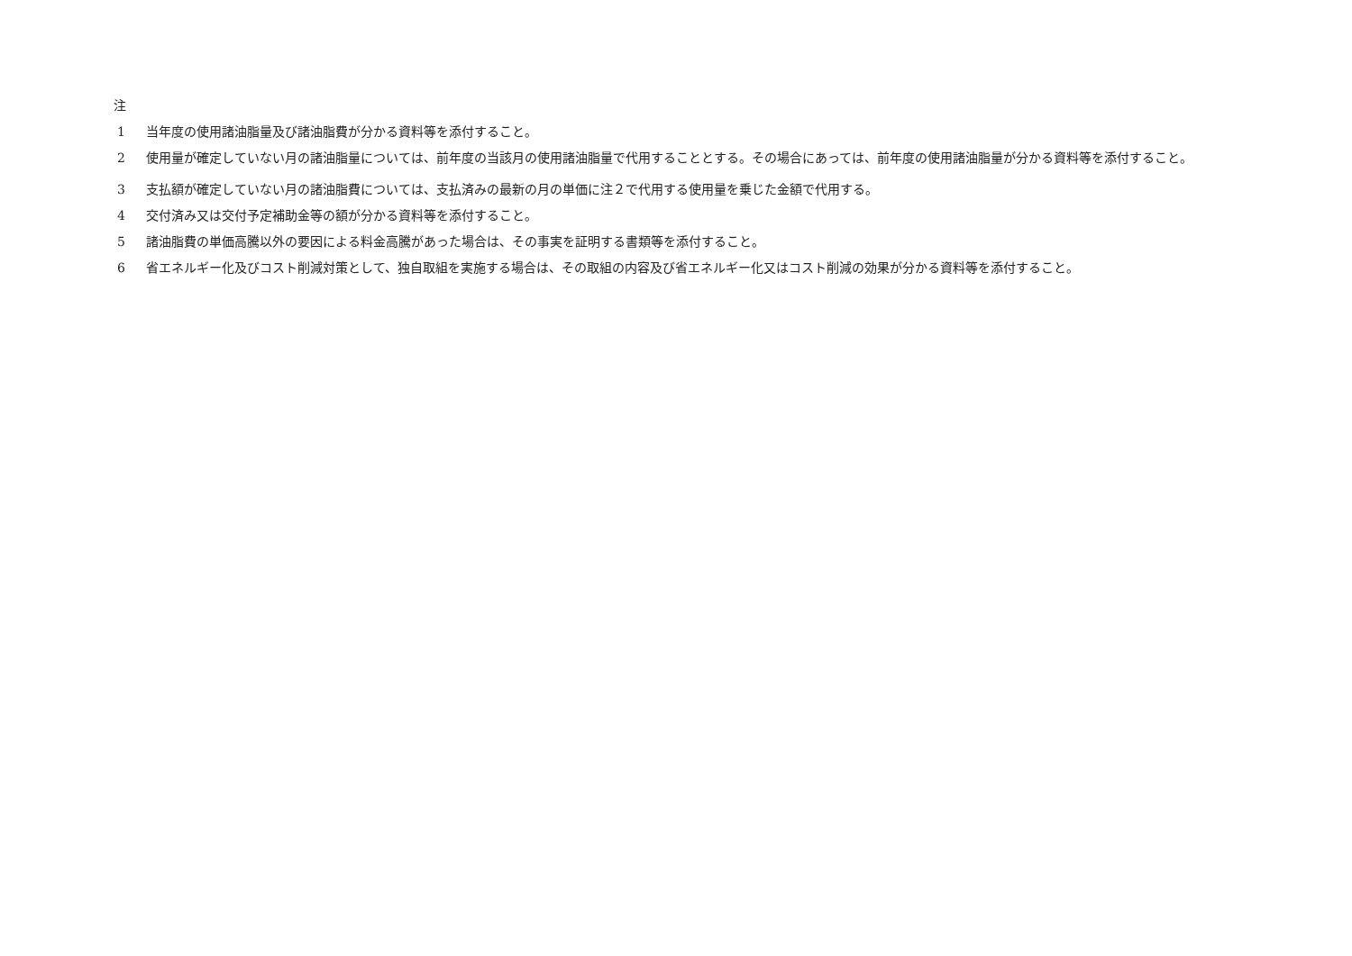注
1 当年度の使用諸油脂量及び諸油脂費が分かる資料等を添付すること。
2
使用量が確定していない月の諸油脂量については、前年度の当該月の使用諸油脂量で代用することとする。その場合にあっては、前年度の使用諸油脂量が分かる資料等を添付すること。
3 支払額が確定していない月の諸油脂費については、支払済みの最新の月の単価に注２で代用する使用量を乗じた金額で代用する。
4 交付済み又は交付予定補助金等の額が分かる資料等を添付すること。
5 諸油脂費の単価高騰以外の要因による料金高騰があった場合は、その事実を証明する書類等を添付すること。
6 省エネルギー化及びコスト削減対策として、独自取組を実施する場合は、その取組の内容及び省エネルギー化又はコスト削減の効果が分かる資料等を添付すること。